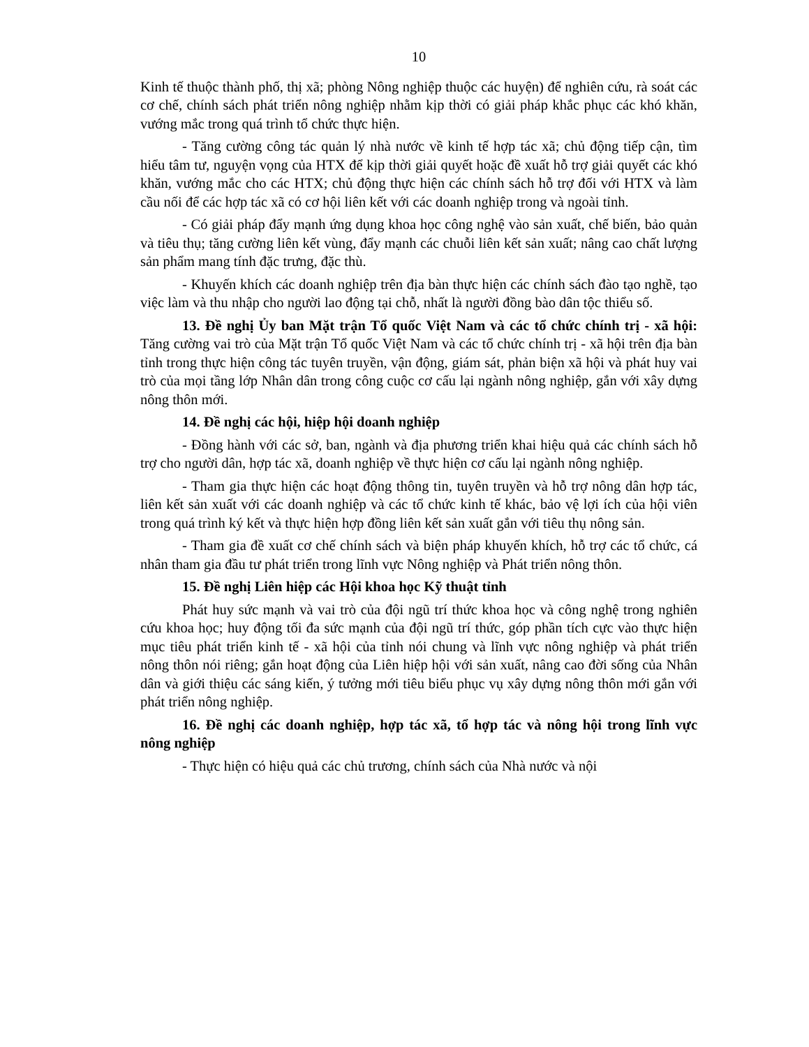10
Kinh tế thuộc thành phố, thị xã; phòng Nông nghiệp thuộc các huyện) để nghiên cứu, rà soát các cơ chế, chính sách phát triển nông nghiệp nhằm kịp thời có giải pháp khắc phục các khó khăn, vướng mắc trong quá trình tổ chức thực hiện.
- Tăng cường công tác quản lý nhà nước về kinh tế hợp tác xã; chủ động tiếp cận, tìm hiểu tâm tư, nguyện vọng của HTX để kịp thời giải quyết hoặc đề xuất hỗ trợ giải quyết các khó khăn, vướng mắc cho các HTX; chủ động thực hiện các chính sách hỗ trợ đối với HTX và làm cầu nối để các hợp tác xã có cơ hội liên kết với các doanh nghiệp trong và ngoài tỉnh.
- Có giải pháp đẩy mạnh ứng dụng khoa học công nghệ vào sản xuất, chế biến, bảo quản và tiêu thụ; tăng cường liên kết vùng, đẩy mạnh các chuỗi liên kết sản xuất; nâng cao chất lượng sản phẩm mang tính đặc trưng, đặc thù.
- Khuyến khích các doanh nghiệp trên địa bàn thực hiện các chính sách đào tạo nghề, tạo việc làm và thu nhập cho người lao động tại chỗ, nhất là người đồng bào dân tộc thiểu số.
13. Đề nghị Ủy ban Mặt trận Tổ quốc Việt Nam và các tổ chức chính trị - xã hội: Tăng cường vai trò của Mặt trận Tổ quốc Việt Nam và các tổ chức chính trị - xã hội trên địa bàn tỉnh trong thực hiện công tác tuyên truyền, vận động, giám sát, phản biện xã hội và phát huy vai trò của mọi tầng lớp Nhân dân trong công cuộc cơ cấu lại ngành nông nghiệp, gắn với xây dựng nông thôn mới.
14. Đề nghị các hội, hiệp hội doanh nghiệp
- Đồng hành với các sở, ban, ngành và địa phương triển khai hiệu quả các chính sách hỗ trợ cho người dân, hợp tác xã, doanh nghiệp về thực hiện cơ cấu lại ngành nông nghiệp.
- Tham gia thực hiện các hoạt động thông tin, tuyên truyền và hỗ trợ nông dân hợp tác, liên kết sản xuất với các doanh nghiệp và các tổ chức kinh tế khác, bảo vệ lợi ích của hội viên trong quá trình ký kết và thực hiện hợp đồng liên kết sản xuất gắn với tiêu thụ nông sản.
- Tham gia đề xuất cơ chế chính sách và biện pháp khuyến khích, hỗ trợ các tổ chức, cá nhân tham gia đầu tư phát triển trong lĩnh vực Nông nghiệp và Phát triển nông thôn.
15. Đề nghị Liên hiệp các Hội khoa học Kỹ thuật tỉnh
Phát huy sức mạnh và vai trò của đội ngũ trí thức khoa học và công nghệ trong nghiên cứu khoa học; huy động tối đa sức mạnh của đội ngũ trí thức, góp phần tích cực vào thực hiện mục tiêu phát triển kinh tế - xã hội của tỉnh nói chung và lĩnh vực nông nghiệp và phát triển nông thôn nói riêng; gắn hoạt động của Liên hiệp hội với sản xuất, nâng cao đời sống của Nhân dân và giới thiệu các sáng kiến, ý tưởng mới tiêu biểu phục vụ xây dựng nông thôn mới gắn với phát triển nông nghiệp.
16. Đề nghị các doanh nghiệp, hợp tác xã, tổ hợp tác và nông hội trong lĩnh vực nông nghiệp
- Thực hiện có hiệu quả các chủ trương, chính sách của Nhà nước và nội